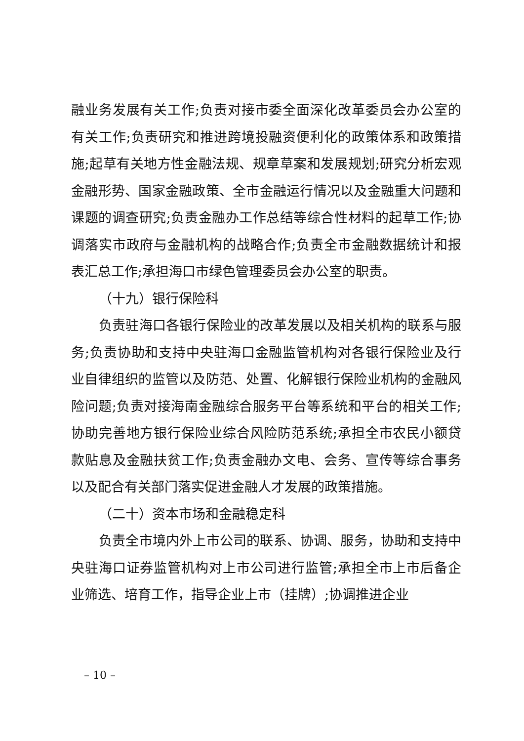融业务发展有关工作;负责对接市委全面深化改革委员会办公室的有关工作;负责研究和推进跨境投融资便利化的政策体系和政策措施;起草有关地方性金融法规、规章草案和发展规划;研究分析宏观金融形势、国家金融政策、全市金融运行情况以及金融重大问题和课题的调查研究;负责金融办工作总结等综合性材料的起草工作;协调落实市政府与金融机构的战略合作;负责全市金融数据统计和报表汇总工作;承担海口市绿色管理委员会办公室的职责。
（十九）银行保险科
负责驻海口各银行保险业的改革发展以及相关机构的联系与服务;负责协助和支持中央驻海口金融监管机构对各银行保险业及行业自律组织的监管以及防范、处置、化解银行保险业机构的金融风险问题;负责对接海南金融综合服务平台等系统和平台的相关工作;协助完善地方银行保险业综合风险防范系统;承担全市农民小额贷款贴息及金融扶贫工作;负责金融办文电、会务、宣传等综合事务以及配合有关部门落实促进金融人才发展的政策措施。
（二十）资本市场和金融稳定科
负责全市境内外上市公司的联系、协调、服务，协助和支持中央驻海口证券监管机构对上市公司进行监管;承担全市上市后备企业筛选、培育工作，指导企业上市（挂牌）;协调推进企业
– 10 –